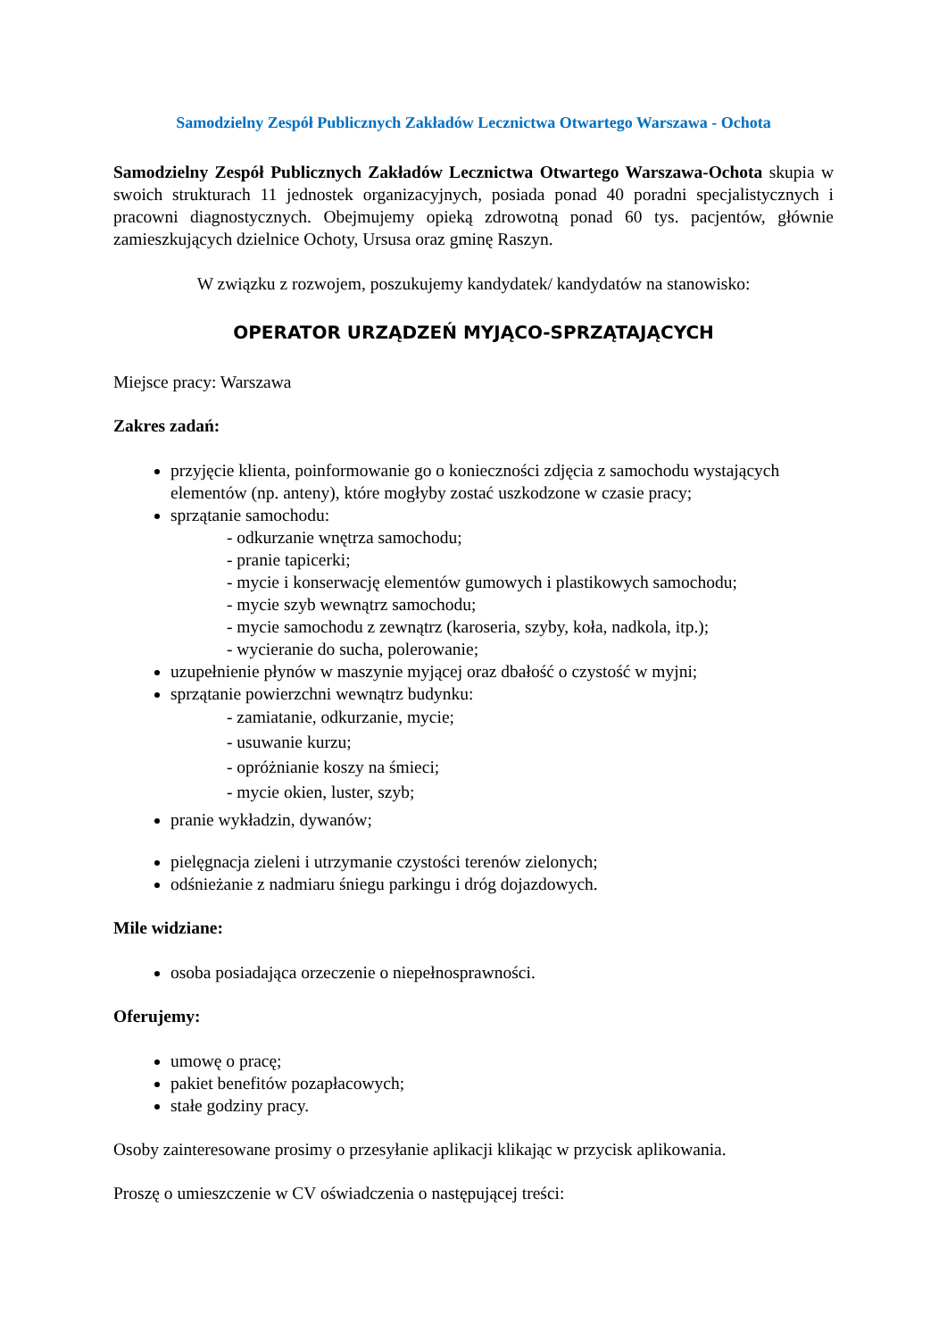Samodzielny Zespół Publicznych Zakładów Lecznictwa Otwartego Warszawa - Ochota
Samodzielny Zespół Publicznych Zakładów Lecznictwa Otwartego Warszawa-Ochota skupia w swoich strukturach 11 jednostek organizacyjnych, posiada ponad 40 poradni specjalistycznych i pracowni diagnostycznych. Obejmujemy opieką zdrowotną ponad 60 tys. pacjentów, głównie zamieszkujących dzielnice Ochoty, Ursusa oraz gminę Raszyn.
W związku z rozwojem, poszukujemy kandydatek/ kandydatów na stanowisko:
OPERATOR URZĄDZEŃ MYJĄCO-SPRZĄTAJĄCYCH
Miejsce pracy: Warszawa
Zakres zadań:
przyjęcie klienta, poinformowanie go o konieczności zdjęcia z samochodu wystających elementów (np. anteny), które mogłyby zostać uszkodzone w czasie pracy;
sprzątanie samochodu:
- odkurzanie wnętrza samochodu;
- pranie tapicerki;
- mycie i konserwację elementów gumowych i plastikowych samochodu;
- mycie szyb wewnątrz samochodu;
- mycie samochodu z zewnątrz (karoseria, szyby, koła, nadkola, itp.);
- wycieranie do sucha, polerowanie;
uzupełnienie płynów w maszynie myjącej oraz dbałość o czystość w myjni;
sprzątanie powierzchni wewnątrz budynku:
- zamiatanie, odkurzanie, mycie;
- usuwanie kurzu;
- opróżnianie koszy na śmieci;
- mycie okien, luster, szyb;
pranie wykładzin, dywanów;
pielęgnacja zieleni i utrzymanie czystości terenów zielonych;
odśnieżanie z nadmiaru śniegu parkingu i dróg dojazdowych.
Mile widziane:
osoba posiadająca orzeczenie o niepełnosprawności.
Oferujemy:
umowę o pracę;
pakiet benefitów pozapłacowych;
stałe godziny pracy.
Osoby zainteresowane prosimy o przesyłanie aplikacji klikając w przycisk aplikowania.
Proszę o umieszczenie w CV oświadczenia o następującej treści: